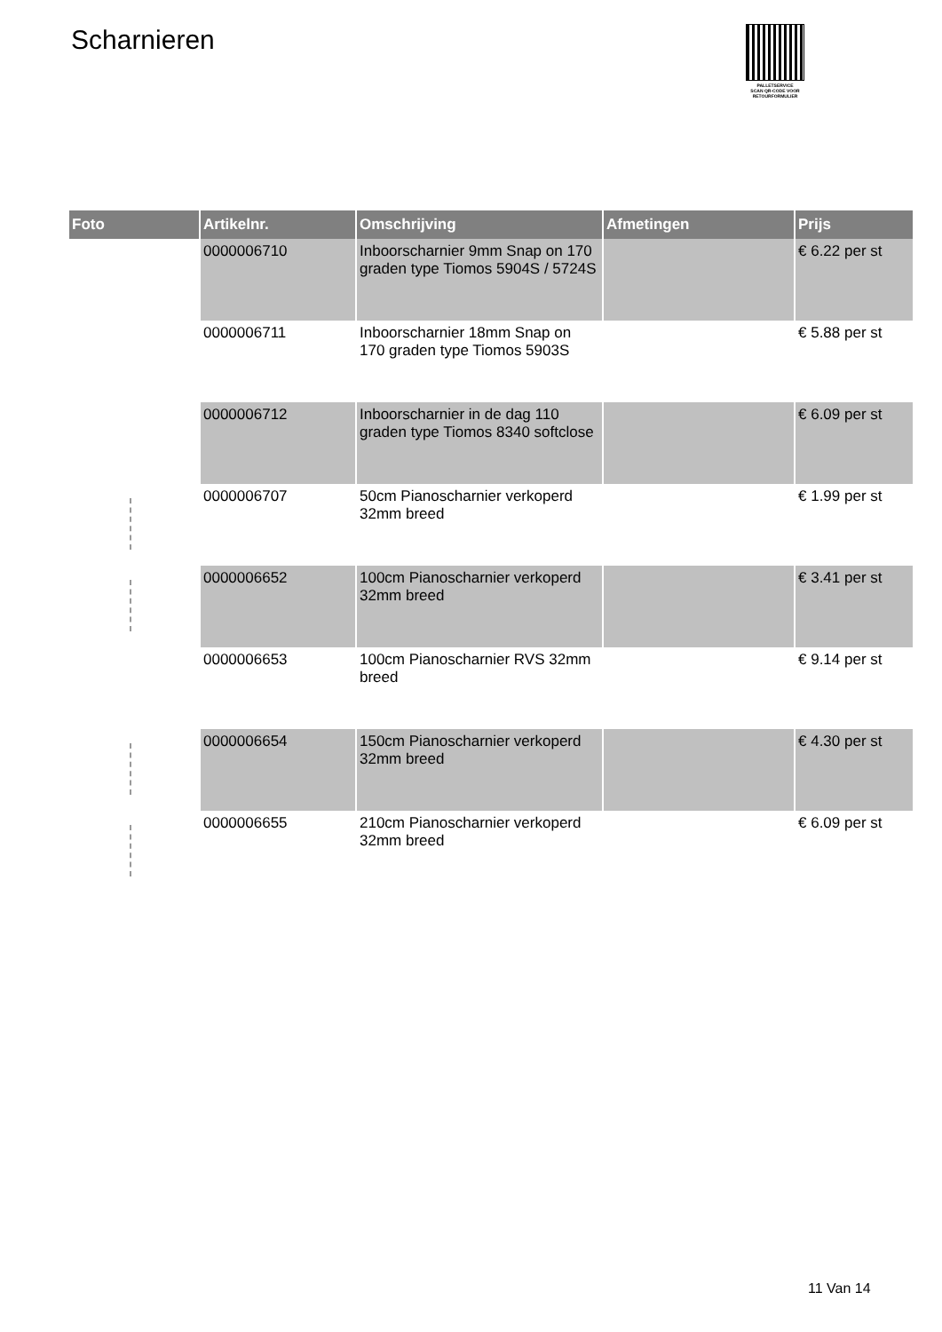Scharnieren
PALLETSERVICE
SCAN QR-CODE VOOR RETOURFORMULIER
| Foto | Artikelnr. | Omschrijving | Afmetingen | Prijs |
| --- | --- | --- | --- | --- |
| | 0000006710 | Inboorscharnier 9mm Snap on 170 graden type Tiomos 5904S / 5724S | | € 6.22 per st |
| | 0000006711 | Inboorscharnier 18mm Snap on 170 graden type Tiomos 5903S | | € 5.88 per st |
| | 0000006712 | Inboorscharnier in de dag 110 graden type Tiomos 8340 softclose | | € 6.09 per st |
| | 0000006707 | 50cm Pianoscharnier verkoperd 32mm breed | | € 1.99 per st |
| | 0000006652 | 100cm Pianoscharnier verkoperd 32mm breed | | € 3.41 per st |
| | 0000006653 | 100cm Pianoscharnier RVS 32mm breed | | € 9.14 per st |
| | 0000006654 | 150cm Pianoscharnier verkoperd 32mm breed | | € 4.30 per st |
| | 0000006655 | 210cm Pianoscharnier verkoperd 32mm breed | | € 6.09 per st |
11 Van 14